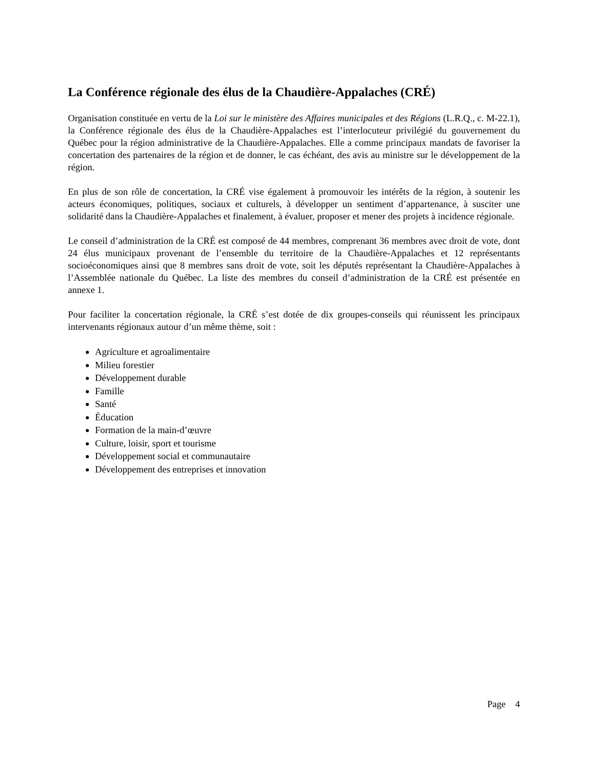La Conférence régionale des élus de la Chaudière-Appalaches (CRÉ)
Organisation constituée en vertu de la Loi sur le ministère des Affaires municipales et des Régions (L.R.Q., c. M-22.1), la Conférence régionale des élus de la Chaudière-Appalaches est l’interlocuteur privilégié du gouvernement du Québec pour la région administrative de la Chaudière-Appalaches. Elle a comme principaux mandats de favoriser la concertation des partenaires de la région et de donner, le cas échéant, des avis au ministre sur le développement de la région.
En plus de son rôle de concertation, la CRÉ vise également à promouvoir les intérêts de la région, à soutenir les acteurs économiques, politiques, sociaux et culturels, à développer un sentiment d’appartenance, à susciter une solidarité dans la Chaudière-Appalaches et finalement, à évaluer, proposer et mener des projets à incidence régionale.
Le conseil d’administration de la CRÉ est composé de 44 membres, comprenant 36 membres avec droit de vote, dont 24 élus municipaux provenant de l’ensemble du territoire de la Chaudière-Appalaches et 12 représentants socioéconomiques ainsi que 8 membres sans droit de vote, soit les députés représentant la Chaudière-Appalaches à l’Assemblée nationale du Québec. La liste des membres du conseil d’administration de la CRÉ est présentée en annexe 1.
Pour faciliter la concertation régionale, la CRÉ s’est dotée de dix groupes-conseils qui réunissent les principaux intervenants régionaux autour d’un même thème, soit :
Agriculture et agroalimentaire
Milieu forestier
Développement durable
Famille
Santé
Éducation
Formation de la main-d’œuvre
Culture, loisir, sport et tourisme
Développement social et communautaire
Développement des entreprises et innovation
Page 4